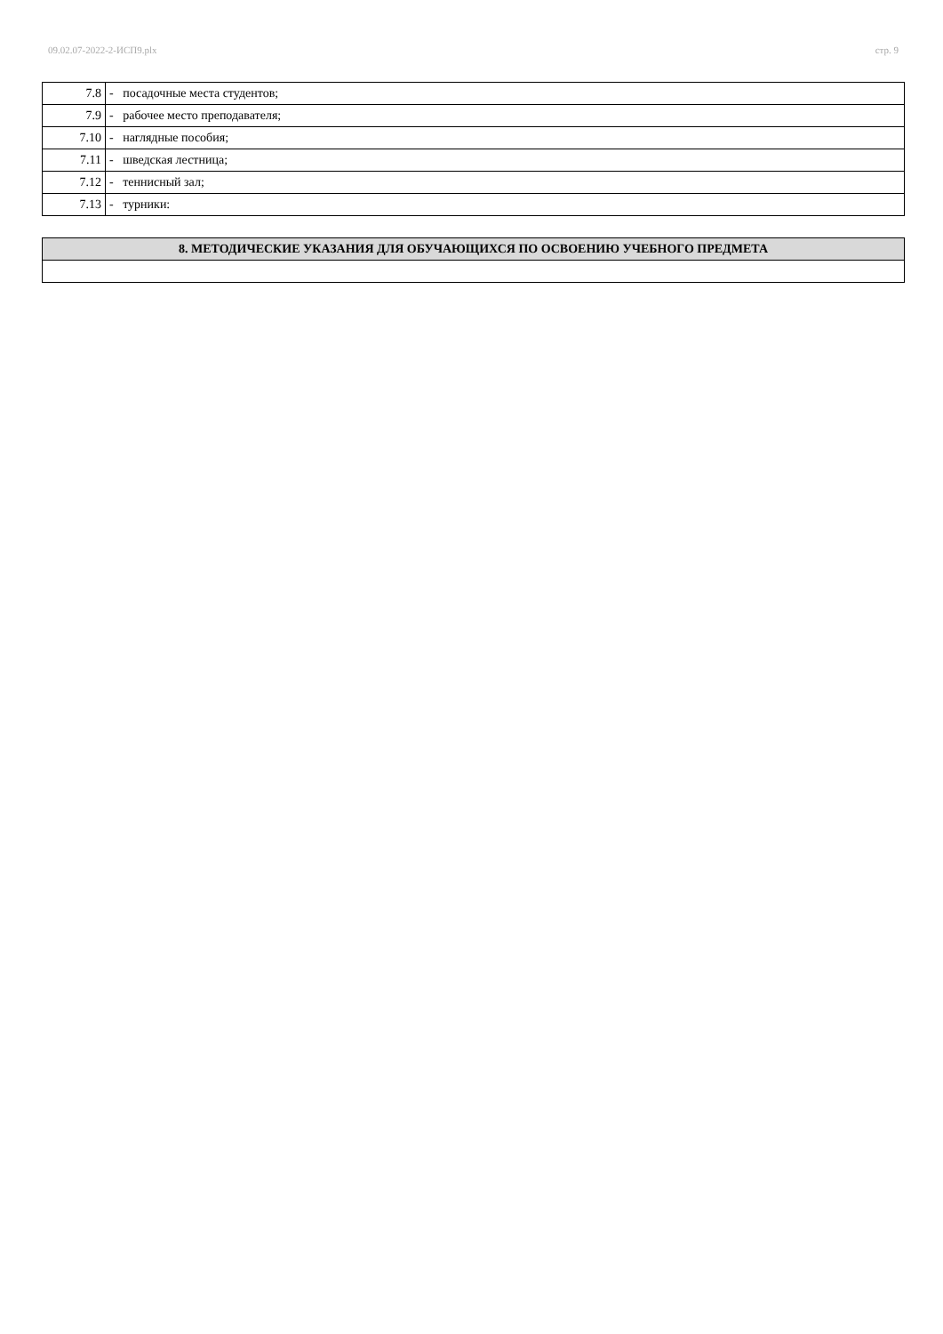09.02.07-2022-2-ИСП9.plx стр. 9
| 7.8 | - посадочные места студентов; |
| 7.9 | - рабочее место преподавателя; |
| 7.10 | - наглядные пособия; |
| 7.11 | - шведская лестница; |
| 7.12 | - теннисный зал; |
| 7.13 | - турники: |
| 8. МЕТОДИЧЕСКИЕ УКАЗАНИЯ ДЛЯ ОБУЧАЮЩИХСЯ ПО ОСВОЕНИЮ УЧЕБНОГО ПРЕДМЕТА |
| --- |